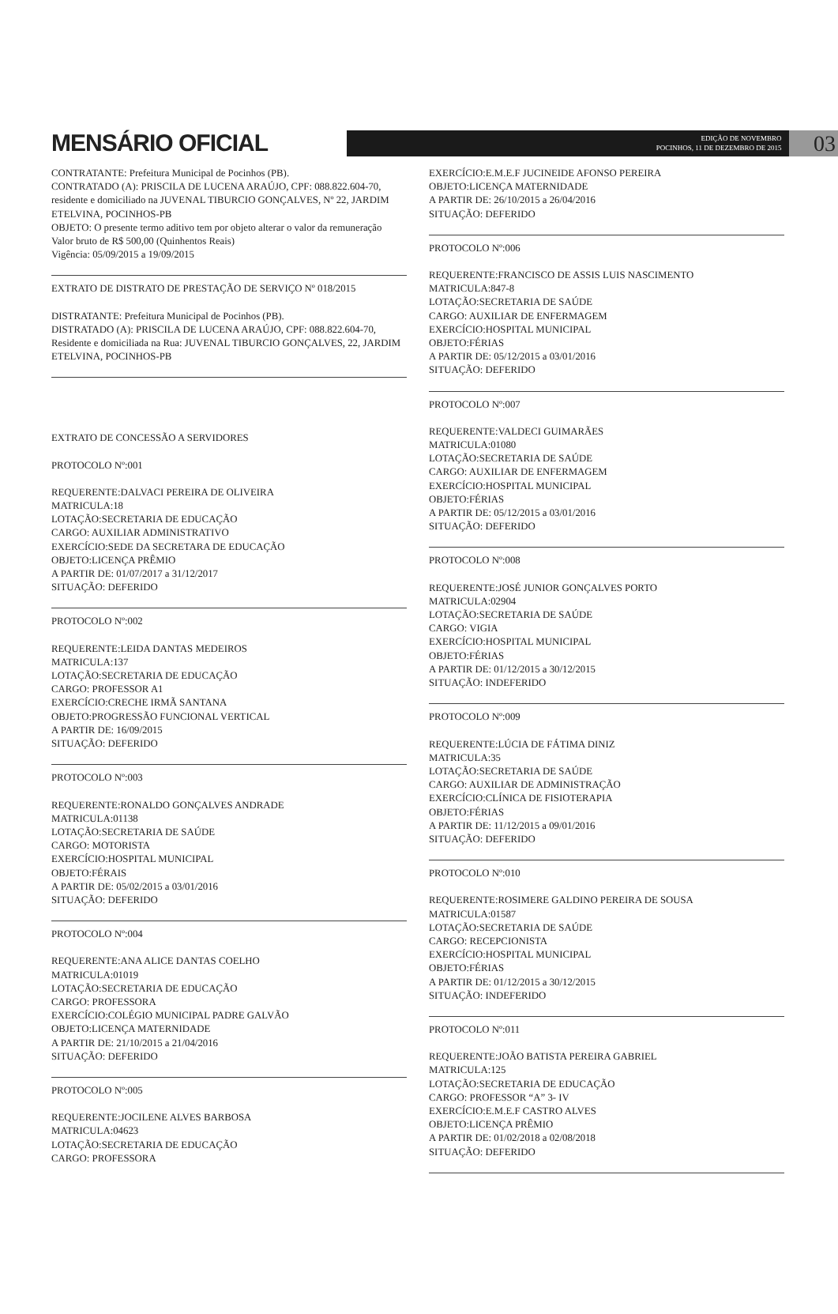MENSÁRIO OFICIAL
EDIÇÃO DE NOVEMBRO
POCINHOS, 11 DE DEZEMBRO DE 2015
03
CONTRATANTE: Prefeitura Municipal de Pocinhos (PB).
CONTRATADO (A): PRISCILA DE LUCENA ARAÚJO, CPF: 088.822.604-70, residente e domiciliado na JUVENAL TIBURCIO GONÇALVES, Nº 22, JARDIM ETELVINA, POCINHOS-PB
OBJETO: O presente termo aditivo tem por objeto alterar o valor da remuneração
Valor bruto de R$ 500,00 (Quinhentos Reais)
Vigência: 05/09/2015 a 19/09/2015
EXTRATO DE DISTRATO DE PRESTAÇÃO DE SERVIÇO Nº 018/2015
DISTRATANTE: Prefeitura Municipal de Pocinhos (PB).
DISTRATADO (A): PRISCILA DE LUCENA ARAÚJO, CPF: 088.822.604-70, Residente e domiciliada na Rua: JUVENAL TIBURCIO GONÇALVES, 22, JARDIM ETELVINA, POCINHOS-PB
EXTRATO DE CONCESSÃO A SERVIDORES
PROTOCOLO Nº:001
REQUERENTE:DALVACI PEREIRA DE OLIVEIRA
MATRICULA:18
LOTAÇÃO:SECRETARIA DE EDUCAÇÃO
CARGO: AUXILIAR ADMINISTRATIVO
EXERCÍCIO:SEDE DA SECRETARA DE EDUCAÇÃO
OBJETO:LICENÇA PRÊMIO
A PARTIR DE: 01/07/2017 a 31/12/2017
SITUAÇÃO: DEFERIDO
PROTOCOLO Nº:002
REQUERENTE:LEIDA DANTAS MEDEIROS
MATRICULA:137
LOTAÇÃO:SECRETARIA DE EDUCAÇÃO
CARGO: PROFESSOR A1
EXERCÍCIO:CRECHE IRMÃ SANTANA
OBJETO:PROGRESSÃO FUNCIONAL VERTICAL
A PARTIR DE: 16/09/2015
SITUAÇÃO: DEFERIDO
PROTOCOLO Nº:003
REQUERENTE:RONALDO GONÇALVES ANDRADE
MATRICULA:01138
LOTAÇÃO:SECRETARIA DE SAÚDE
CARGO: MOTORISTA
EXERCÍCIO:HOSPITAL MUNICIPAL
OBJETO:FÉRAIS
A PARTIR DE: 05/02/2015 a 03/01/2016
SITUAÇÃO: DEFERIDO
PROTOCOLO Nº:004
REQUERENTE:ANA ALICE DANTAS COELHO
MATRICULA:01019
LOTAÇÃO:SECRETARIA DE EDUCAÇÃO
CARGO: PROFESSORA
EXERCÍCIO:COLÉGIO MUNICIPAL PADRE GALVÃO
OBJETO:LICENÇA MATERNIDADE
A PARTIR DE: 21/10/2015 a 21/04/2016
SITUAÇÃO: DEFERIDO
PROTOCOLO Nº:005
REQUERENTE:JOCILENE ALVES BARBOSA
MATRICULA:04623
LOTAÇÃO:SECRETARIA DE EDUCAÇÃO
CARGO: PROFESSORA
EXERCÍCIO:E.M.E.F JUCINEIDE AFONSO PEREIRA
OBJETO:LICENÇA MATERNIDADE
A PARTIR DE: 26/10/2015 a 26/04/2016
SITUAÇÃO: DEFERIDO
PROTOCOLO Nº:006
REQUERENTE:FRANCISCO DE ASSIS LUIS NASCIMENTO
MATRICULA:847-8
LOTAÇÃO:SECRETARIA DE SAÚDE
CARGO: AUXILIAR DE ENFERMAGEM
EXERCÍCIO:HOSPITAL MUNICIPAL
OBJETO:FÉRIAS
A PARTIR DE: 05/12/2015 a 03/01/2016
SITUAÇÃO: DEFERIDO
PROTOCOLO Nº:007
REQUERENTE:VALDECI GUIMARÃES
MATRICULA:01080
LOTAÇÃO:SECRETARIA DE SAÚDE
CARGO: AUXILIAR DE ENFERMAGEM
EXERCÍCIO:HOSPITAL MUNICIPAL
OBJETO:FÉRIAS
A PARTIR DE: 05/12/2015 a 03/01/2016
SITUAÇÃO: DEFERIDO
PROTOCOLO Nº:008
REQUERENTE:JOSÉ JUNIOR GONÇALVES PORTO
MATRICULA:02904
LOTAÇÃO:SECRETARIA DE SAÚDE
CARGO: VIGIA
EXERCÍCIO:HOSPITAL MUNICIPAL
OBJETO:FÉRIAS
A PARTIR DE: 01/12/2015 a 30/12/2015
SITUAÇÃO: INDEFERIDO
PROTOCOLO Nº:009
REQUERENTE:LÚCIA DE FÁTIMA DINIZ
MATRICULA:35
LOTAÇÃO:SECRETARIA DE SAÚDE
CARGO: AUXILIAR DE ADMINISTRAÇÃO
EXERCÍCIO:CLÍNICA DE FISIOTERAPIA
OBJETO:FÉRIAS
A PARTIR DE: 11/12/2015 a 09/01/2016
SITUAÇÃO: DEFERIDO
PROTOCOLO Nº:010
REQUERENTE:ROSIMERE GALDINO PEREIRA DE SOUSA
MATRICULA:01587
LOTAÇÃO:SECRETARIA DE SAÚDE
CARGO: RECEPCIONISTA
EXERCÍCIO:HOSPITAL MUNICIPAL
OBJETO:FÉRIAS
A PARTIR DE: 01/12/2015 a 30/12/2015
SITUAÇÃO: INDEFERIDO
PROTOCOLO Nº:011
REQUERENTE:JOÃO BATISTA PEREIRA GABRIEL
MATRICULA:125
LOTAÇÃO:SECRETARIA DE EDUCAÇÃO
CARGO: PROFESSOR “A” 3- IV
EXERCÍCIO:E.M.E.F CASTRO ALVES
OBJETO:LICENÇA PRÊMIO
A PARTIR DE: 01/02/2018 a 02/08/2018
SITUAÇÃO: DEFERIDO